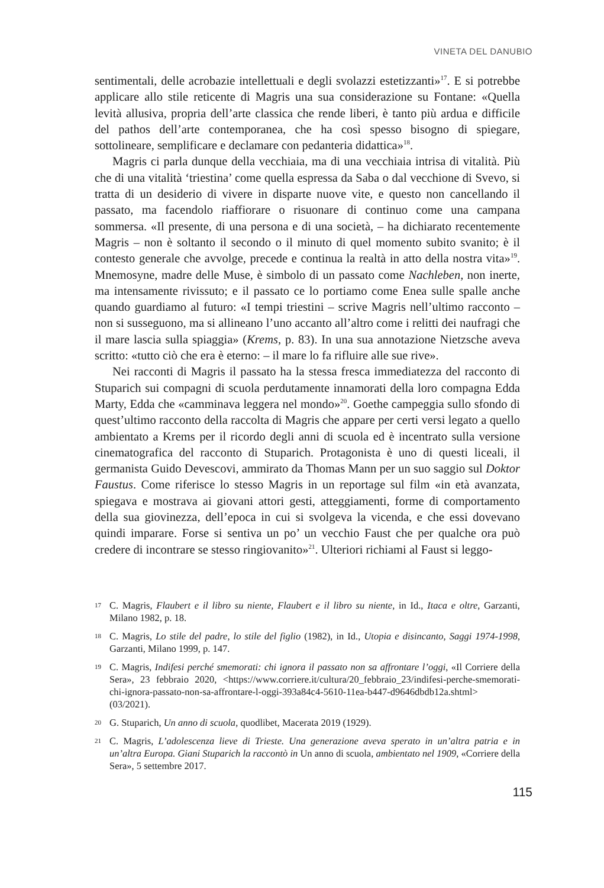VINETA DEL DANUBIO
sentimentali, delle acrobazie intellettuali e degli svolazzi estetizzanti»<sup>17</sup>. E si potrebbe applicare allo stile reticente di Magris una sua considerazione su Fontane: «Quella levità allusiva, propria dell’arte classica che rende liberi, è tanto più ardua e difficile del pathos dell’arte contemporanea, che ha così spesso bisogno di spiegare, sottolineare, semplificare e declamare con pedanteria didattica»<sup>18</sup>.
Magris ci parla dunque della vecchiaia, ma di una vecchiaia intrisa di vitalità. Più che di una vitalità ‘triestina’ come quella espressa da Saba o dal vecchione di Svevo, si tratta di un desiderio di vivere in disparte nuove vite, e questo non cancellando il passato, ma facendolo riaffiorare o risuonare di continuo come una campana sommersa. «Il presente, di una persona e di una società, – ha dichiarato recentemente Magris – non è soltanto il secondo o il minuto di quel momento subito svanito; è il contesto generale che avvolge, precede e continua la realtà in atto della nostra vita»<sup>19</sup>. Mnemosyne, madre delle Muse, è simbolo di un passato come Nachleben, non inerte, ma intensamente rivissuto; e il passato ce lo portiamo come Enea sulle spalle anche quando guardiamo al futuro: «I tempi triestini – scrive Magris nell’ultimo racconto – non si susseguono, ma si allineano l’uno accanto all’altro come i relitti dei naufragi che il mare lascia sulla spiaggia» (Krems, p. 83). In una sua annotazione Nietzsche aveva scritto: «tutto ciò che era è eterno: – il mare lo fa rifluire alle sue rive».
Nei racconti di Magris il passato ha la stessa fresca immediatezza del racconto di Stuparich sui compagni di scuola perdutamente innamorati della loro compagna Edda Marty, Edda che «camminava leggera nel mondo»<sup>20</sup>. Goethe campeggia sullo sfondo di quest’ultimo racconto della raccolta di Magris che appare per certi versi legato a quello ambientato a Krems per il ricordo degli anni di scuola ed è incentrato sulla versione cinematografica del racconto di Stuparich. Protagonista è uno di questi liceali, il germanista Guido Devescovi, ammirato da Thomas Mann per un suo saggio sul Doktor Faustus. Come riferisce lo stesso Magris in un reportage sul film «in età avanzata, spiegava e mostrava ai giovani attori gesti, atteggiamenti, forme di comportamento della sua giovinezza, dell’epoca in cui si svolgeva la vicenda, e che essi dovevano quindi imparare. Forse si sentiva un po’ un vecchio Faust che per qualche ora può credere di incontrare se stesso ringiovanito»<sup>21</sup>. Ulteriori richiami al Faust si leggo-
17 C. Magris, Flaubert e il libro su niente, Flaubert e il libro su niente, in Id., Itaca e oltre, Garzanti, Milano 1982, p. 18.
18 C. Magris, Lo stile del padre, lo stile del figlio (1982), in Id., Utopia e disincanto, Saggi 1974-1998, Garzanti, Milano 1999, p. 147.
19 C. Magris, Indifesi perché smemorati: chi ignora il passato non sa affrontare l’oggi, «Il Corriere della Sera», 23 febbraio 2020, <https://www.corriere.it/cultura/20_febbraio_23/indifesi-perche-smemorati-chi-ignora-passato-non-sa-affrontare-l-oggi-393a84c4-5610-11ea-b447-d9646dbdb12a.shtml> (03/2021).
20 G. Stuparich, Un anno di scuola, quodlibet, Macerata 2019 (1929).
21 C. Magris, L’adolescenza lieve di Trieste. Una generazione aveva sperato in un’altra patria e in un’altra Europa. Giani Stuparich la raccontò in Un anno di scuola, ambientato nel 1909, «Corriere della Sera», 5 settembre 2017.
115